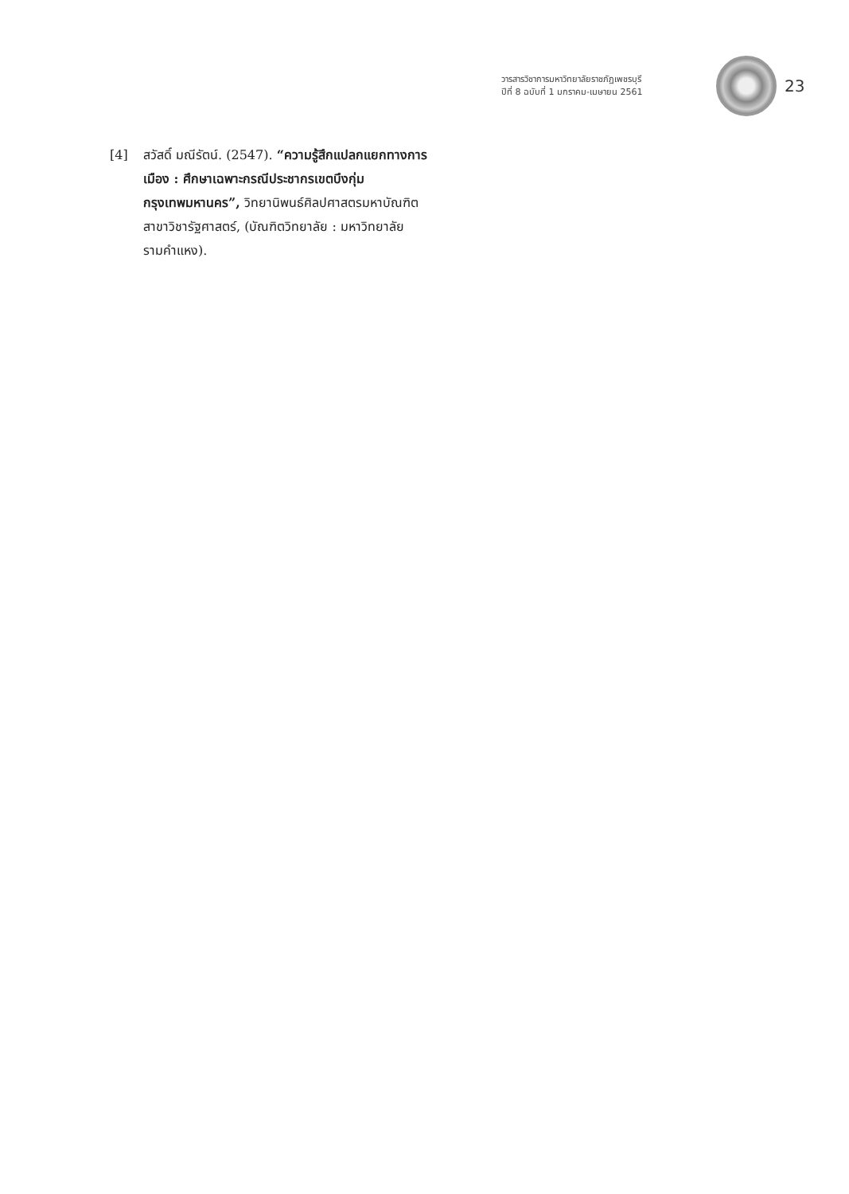วารสารวิชาการมหาวิทยาลัยราชภัฏเพชรบุรี
ปีที่ 8 ฉบับที่ 1 มกราคม-เมษายน 2561
23
[4] สวัสดิ์ มณีรัตน์. (2547). “ความรู้สึกแปลกแยกทางการเมือง : ศึกษาเฉพาะกรณีประชากรเขตบึงกุ่ม กรุงเทพมหานคร”, วิทยานิพนธ์ศิลปศาสตรมหาบัณฑิต สาขาวิชารัฐศาสตร์, (บัณฑิตวิทยาลัย : มหาวิทยาลัยรามคำแหง).